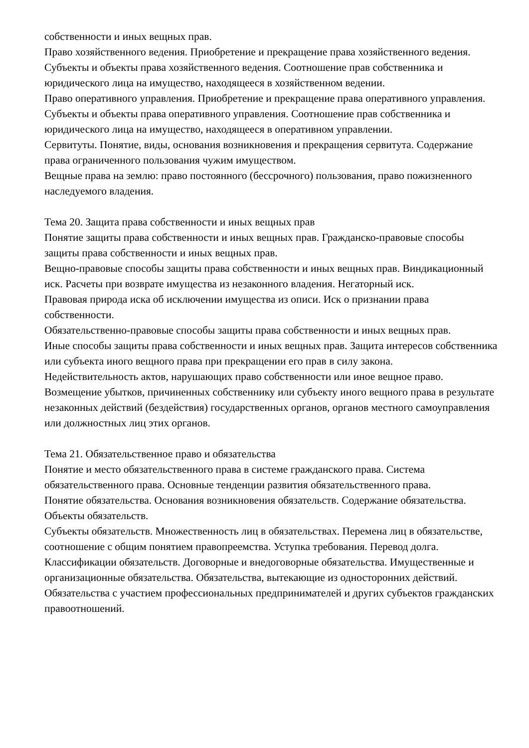собственности и иных вещных прав.
Право хозяйственного ведения. Приобретение и прекращение права хозяйственного ведения. Субъекты и объекты права хозяйственного ведения. Соотношение прав собственника и юридического лица на имущество, находящееся в хозяйственном ведении.
Право оперативного управления. Приобретение и прекращение права оперативного управления. Субъекты и объекты права оперативного управления. Соотношение прав собственника и юридического лица на имущество, находящееся в оперативном управлении.
Сервитуты. Понятие, виды, основания возникновения и прекращения сервитута. Содержание права ограниченного пользования чужим имуществом.
Вещные права на землю: право постоянного (бессрочного) пользования, право пожизненного наследуемого владения.
Тема 20. Защита права собственности и иных вещных прав
Понятие защиты права собственности и иных вещных прав. Гражданско-правовые способы защиты права собственности и иных вещных прав.
Вещно-правовые способы защиты права собственности и иных вещных прав. Виндикационный иск. Расчеты при возврате имущества из незаконного владения. Негаторный иск.
Правовая природа иска об исключении имущества из описи. Иск о признании права собственности.
Обязательственно-правовые способы защиты права собственности и иных вещных прав.
Иные способы защиты права собственности и иных вещных прав. Защита интересов собственника или субъекта иного вещного права при прекращении его прав в силу закона.
Недействительность актов, нарушающих право собственности или иное вещное право. Возмещение убытков, причиненных собственнику или субъекту иного вещного права в результате незаконных действий (бездействия) государственных органов, органов местного самоуправления или должностных лиц этих органов.
Тема 21. Обязательственное право и обязательства
Понятие и место обязательственного права в системе гражданского права. Система обязательственного права. Основные тенденции развития обязательственного права.
Понятие обязательства. Основания возникновения обязательств. Содержание обязательства. Объекты обязательств.
Субъекты обязательств. Множественность лиц в обязательствах. Перемена лиц в обязательстве, соотношение с общим понятием правопреемства. Уступка требования. Перевод долга.
Классификации обязательств. Договорные и внедоговорные обязательства. Имущественные и организационные обязательства. Обязательства, вытекающие из односторонних действий. Обязательства с участием профессиональных предпринимателей и других субъектов гражданских правоотношений.